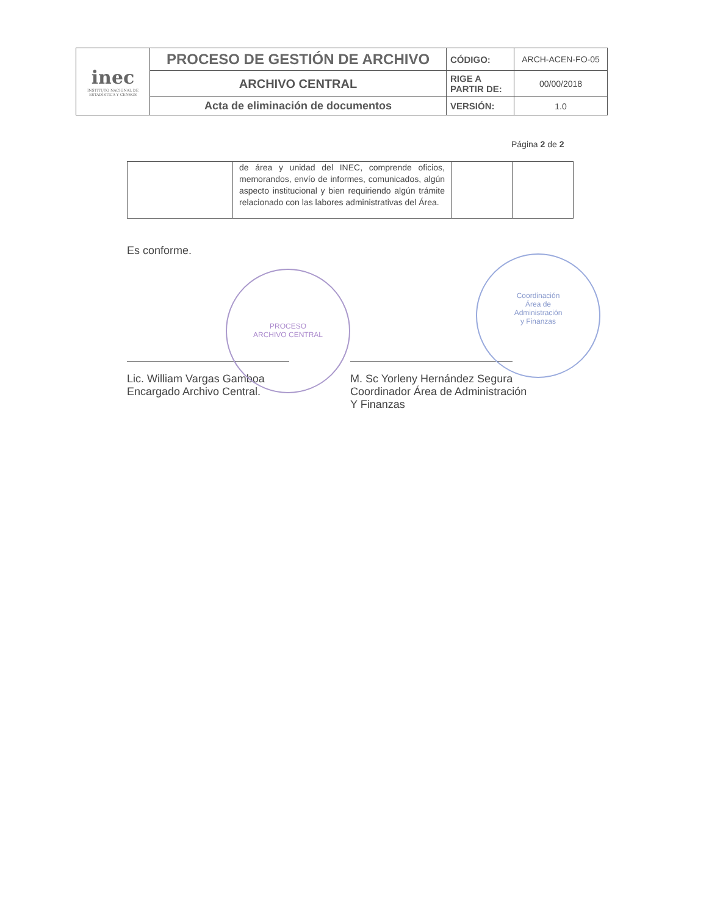| inec INSTITUTO NACIONAL DE ESTADÍSTICA Y CENSOS | PROCESO DE GESTIÓN DE ARCHIVO | CÓDIGO: | ARCH-ACEN-FO-05 |
| | ARCHIVO CENTRAL | RIGE A PARTIR DE: | 00/00/2018 |
| | Acta de eliminación de documentos | VERSIÓN: | 1.0 |
Página 2 de 2
| | de área y unidad del INEC, comprende oficios, memorandos, envío de informes, comunicados, algún aspecto institucional y bien requiriendo algún trámite relacionado con las labores administrativas del Área. | | |
Es conforme.
Lic. William Vargas Gamboa
Encargado Archivo Central.
M. Sc Yorleny Hernández Segura
Coordinador Área de Administración
Y Finanzas
PROCESO
ARCHIVO CENTRAL
Coordinación
Área de
Administración
y Finanzas